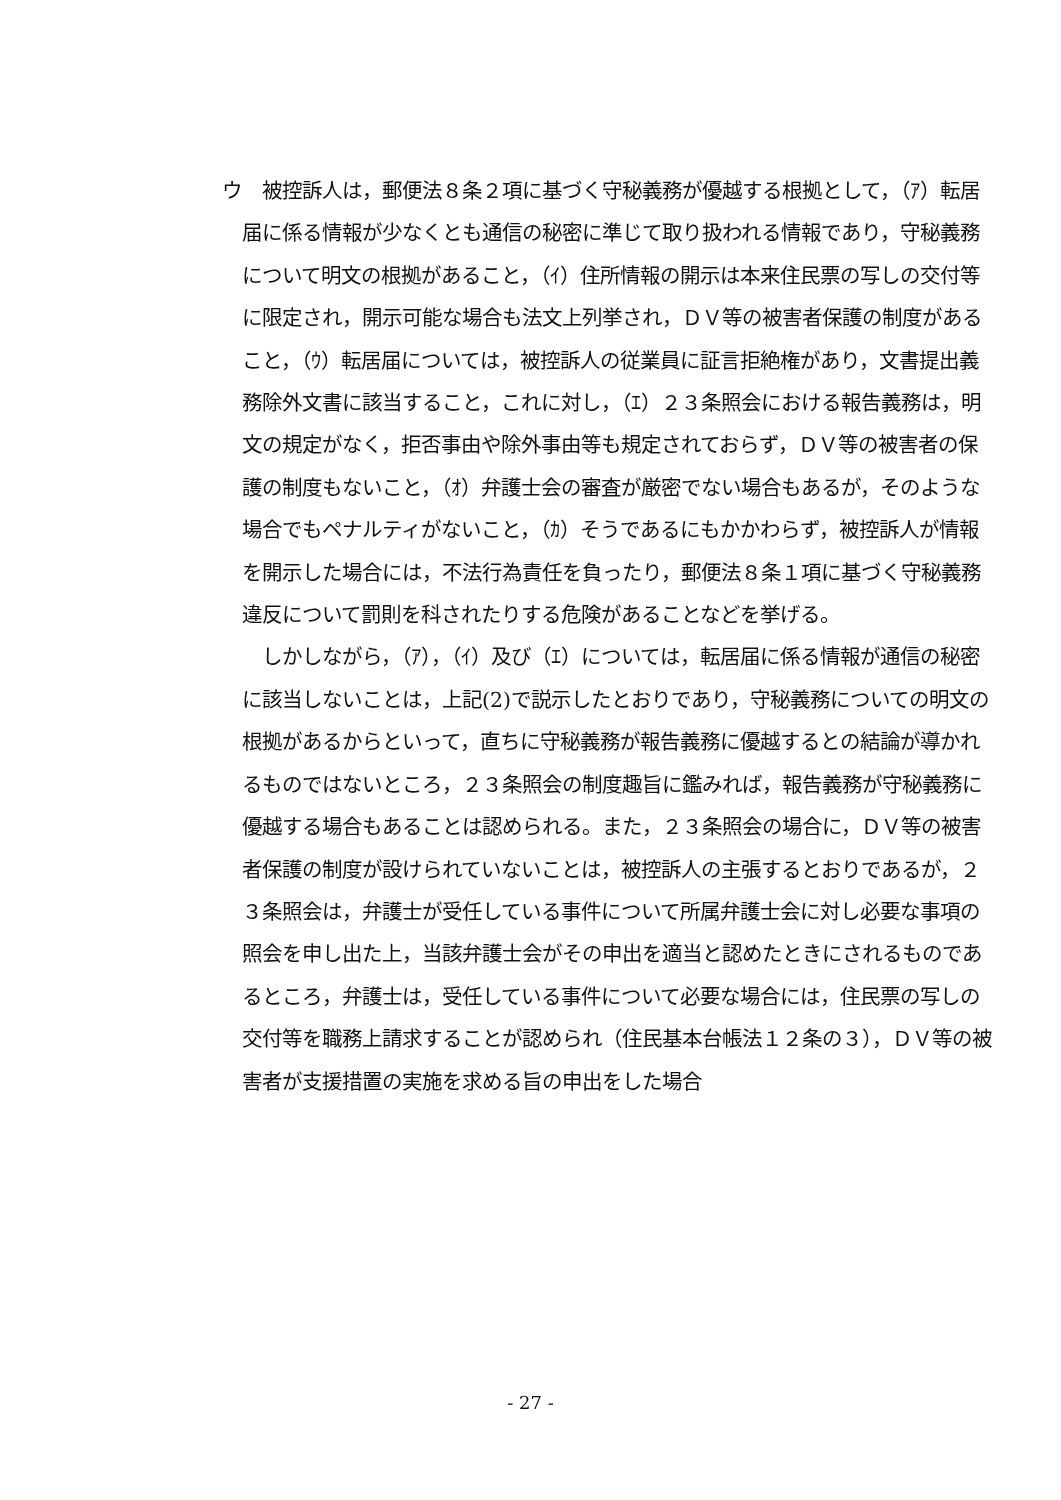ウ　被控訴人は，郵便法８条２項に基づく守秘義務が優越する根拠として，（ｱ）転居届に係る情報が少なくとも通信の秘密に準じて取り扱われる情報であり，守秘義務について明文の根拠があること，（ｲ）住所情報の開示は本来住民票の写しの交付等に限定され，開示可能な場合も法文上列挙され，ＤＶ等の被害者保護の制度があること，（ｳ）転居届については，被控訴人の従業員に証言拒絶権があり，文書提出義務除外文書に該当すること，これに対し，（ｴ）２３条照会における報告義務は，明文の規定がなく，拒否事由や除外事由等も規定されておらず，ＤＶ等の被害者の保護の制度もないこと，（ｵ）弁護士会の審査が厳密でない場合もあるが，そのような場合でもペナルティがないこと，（ｶ）そうであるにもかかわらず，被控訴人が情報を開示した場合には，不法行為責任を負ったり，郵便法８条１項に基づく守秘義務違反について罰則を科されたりする危険があることなどを挙げる。
しかしながら，（ｱ），（ｲ）及び（ｴ）については，転居届に係る情報が通信の秘密に該当しないことは，上記(2)で説示したとおりであり，守秘義務についての明文の根拠があるからといって，直ちに守秘義務が報告義務に優越するとの結論が導かれるものではないところ，２３条照会の制度趣旨に鑑みれば，報告義務が守秘義務に優越する場合もあることは認められる。また，２３条照会の場合に，ＤＶ等の被害者保護の制度が設けられていないことは，被控訴人の主張するとおりであるが，２３条照会は，弁護士が受任している事件について所属弁護士会に対し必要な事項の照会を申し出た上，当該弁護士会がその申出を適当と認めたときにされるものであるところ，弁護士は，受任している事件について必要な場合には，住民票の写しの交付等を職務上請求することが認められ（住民基本台帳法１２条の３），ＤＶ等の被害者が支援措置の実施を求める旨の申出をした場合
- 27 -